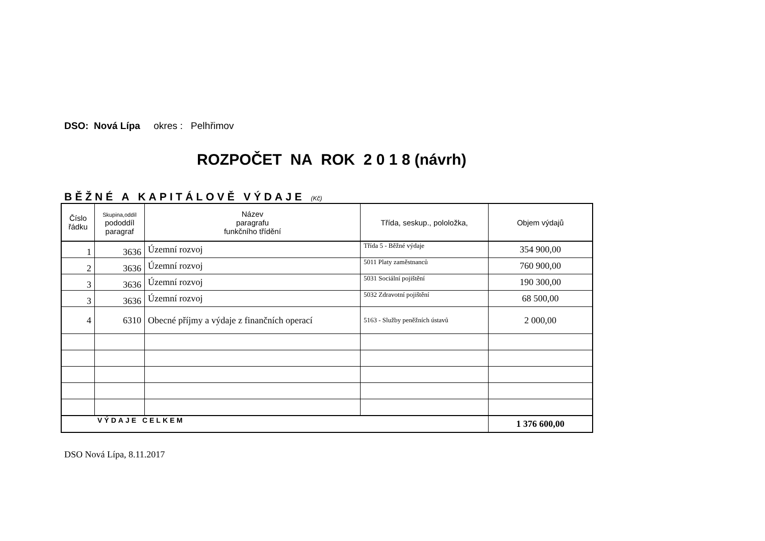DSO: Nová Lípa okres : Pelhřimov
ROZPOČET NA ROK 2 0 1 8 (návrh)
BĚŽNÉ A KAPITÁLOVĚ VÝDAJE (Kč)
| Číslo řádku | Skupina,oddíl pododdíl paragraf | Název paragrafu funkčního třídění | Třída, seskup., pololožka, | Objem výdajů |
| --- | --- | --- | --- | --- |
| 1 | 3636 | Územní rozvoj | Třída 5 - Běžné výdaje | 354 900,00 |
| 2 | 3636 | Územní rozvoj | 5011 Platy zaměstnanců | 760 900,00 |
| 3 | 3636 | Územní rozvoj | 5031 Sociální pojištění | 190 300,00 |
| 3 | 3636 | Územní rozvoj | 5032 Zdravotní pojištění | 68 500,00 |
| 4 | 6310 | Obecné příjmy a výdaje z finančních operací | 5163 - Služby peněžních ústavů | 2 000,00 |
| VÝDAJE CELKEM | | | | 1 376 600,00 |
DSO Nová Lípa, 8.11.2017